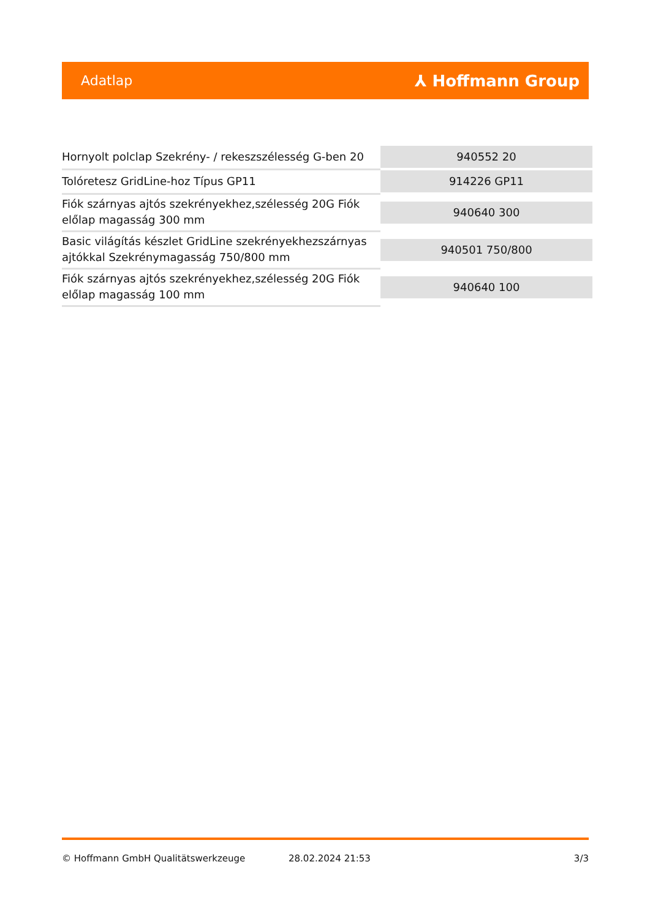Adatlap
⅄ Hoffmann Group
| Hornyolt polclap Szekrény- / rekeszszélesség G-ben 20 | 940552 20 |
| Tolóretesz GridLine-hoz Típus GP11 | 914226 GP11 |
| Fiók szárnyas ajtós szekrényekhez,szélesség 20G Fiók előlap magasság 300 mm | 940640 300 |
| Basic világítás készlet GridLine szekrényekhezszárnyas ajtókkal Szekrénymagasság 750/800 mm | 940501 750/800 |
| Fiók szárnyas ajtós szekrényekhez,szélesség 20G Fiók előlap magasság 100 mm | 940640 100 |
© Hoffmann GmbH Qualitätswerkzeuge 28.02.2024 21:53 3/3